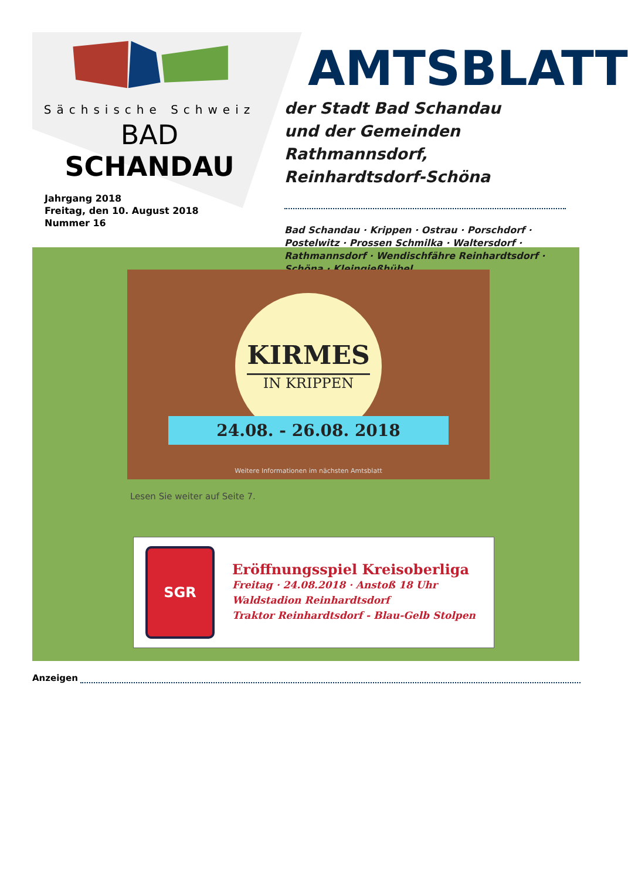Sächsische Schweiz
BAD SCHANDAU
Jahrgang 2018
Freitag, den 10. August 2018
Nummer 16
AMTSBLATT
der Stadt Bad Schandau
und der Gemeinden Rathmannsdorf,
Reinhardtsdorf-Schöna
Bad Schandau · Krippen · Ostrau · Porschdorf · Postelwitz · Prossen Schmilka · Waltersdorf · Rathmannsdorf · Wendischfähre Reinhardtsdorf · Schöna · Kleingießhübel
KIRMES
IN KRIPPEN
24.08. - 26.08. 2018
Weitere Informationen im nächsten Amtsblatt
Lesen Sie weiter auf Seite 7.
SGR
Eröffnungsspiel Kreisoberliga
Freitag · 24.08.2018 · Anstoß 18 Uhr
Waldstadion Reinhardtsdorf
Traktor Reinhardtsdorf - Blau-Gelb Stolpen
Anzeigen